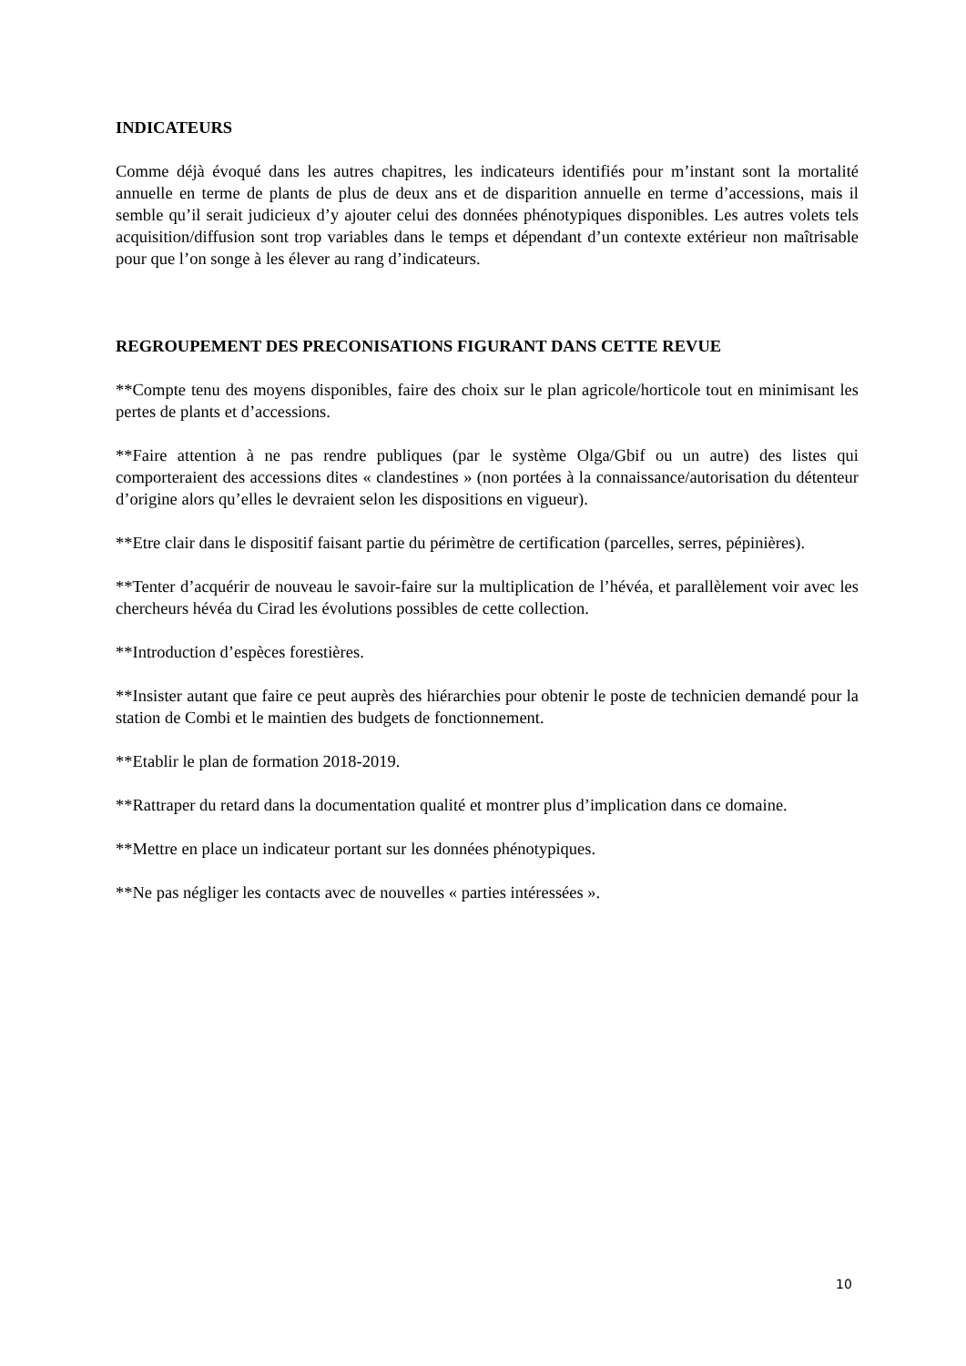INDICATEURS
Comme déjà évoqué dans les autres chapitres, les indicateurs identifiés pour m’instant sont la mortalité annuelle en terme de plants de plus de deux ans et de disparition annuelle en terme d’accessions, mais il semble qu’il serait judicieux d’y ajouter celui des données phénotypiques disponibles. Les autres volets tels acquisition/diffusion sont trop variables dans le temps et dépendant d’un contexte extérieur non maîtrisable pour que l’on songe à les élever au rang d’indicateurs.
REGROUPEMENT DES PRECONISATIONS FIGURANT DANS CETTE REVUE
**Compte tenu des moyens disponibles, faire des choix sur le plan agricole/horticole tout en minimisant les pertes de plants et d’accessions.
**Faire attention à ne pas rendre publiques (par le système Olga/Gbif ou un autre) des listes qui comporteraient des accessions dites « clandestines » (non portées à la connaissance/autorisation du détenteur d’origine alors qu’elles le devraient selon les dispositions en vigueur).
**Etre clair dans le dispositif faisant partie du périmètre de certification (parcelles, serres, pépinières).
**Tenter d’acquérir de nouveau le savoir-faire sur la multiplication de l’hévéa, et parallèlement voir avec les chercheurs hévéa du Cirad les évolutions possibles de cette collection.
**Introduction d’espèces forestières.
**Insister autant que faire ce peut auprès des hiérarchies pour obtenir le poste de technicien demandé pour la station de Combi et le maintien des budgets de fonctionnement.
**Etablir le plan de formation 2018-2019.
**Rattraper du retard dans la documentation qualité et montrer plus d’implication dans ce domaine.
**Mettre en place un indicateur portant sur les données phénotypiques.
**Ne pas négliger les contacts avec de nouvelles « parties intéressées ».
10